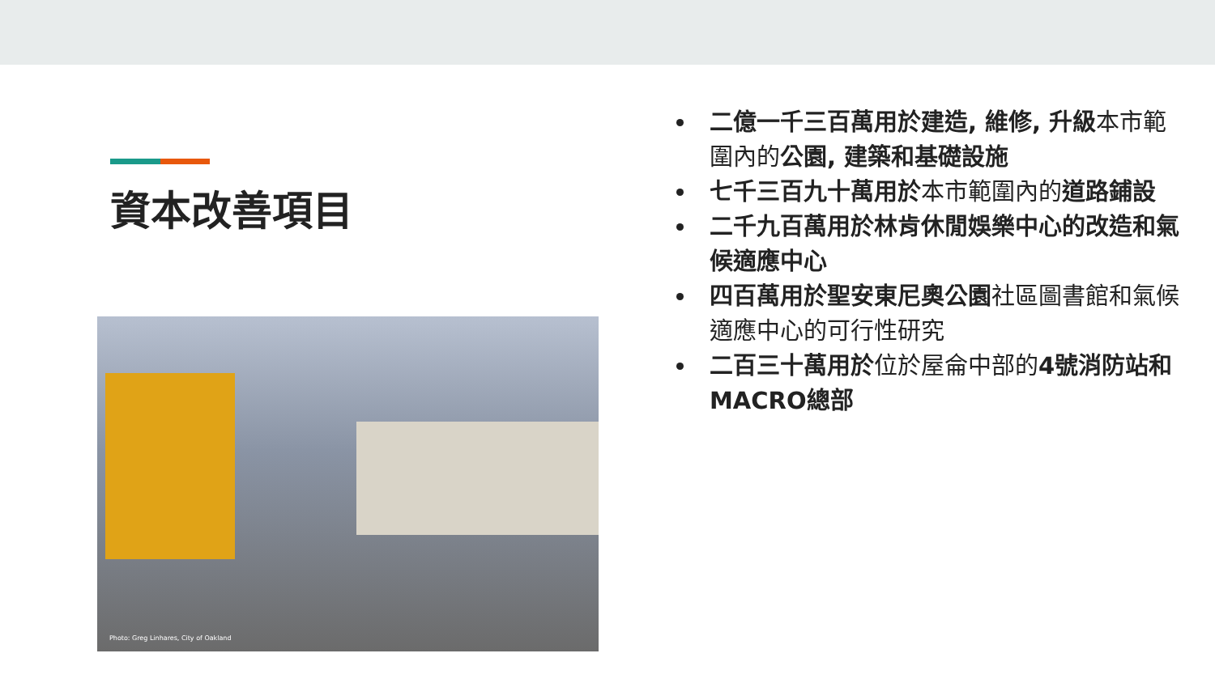資本改善項目
Photo: Greg Linhares, City of Oakland
二億一千三百萬用於建造, 維修, 升級本市範圍內的公園, 建築和基礎設施
七千三百九十萬用於本市範圍內的道路鋪設
二千九百萬用於林肯休閒娛樂中心的改造和氣候適應中心
四百萬用於聖安東尼奧公園社區圖書館和氣候適應中心的可行性研究
二百三十萬用於位於屋侖中部的4號消防站和MACRO總部